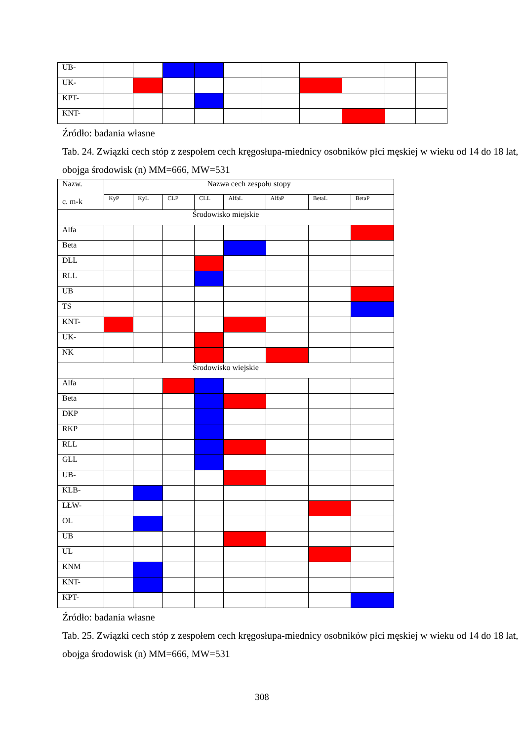| UB- | | | | | | | | | | |
| UK- | | | | | | | | | | |
| KPT- | | | | | | | | | | |
| KNT- | | | | | | | | | | |
Źródło: badania własne
Tab. 24. Związki cech stóp z zespołem cech kręgosłupa-miednicy osobników płci męskiej w wieku od 14 do 18 lat, obojga środowisk (n) MM=666, MW=531
| Nazw. c. m-k | Nazwa cech zespołu stopy | | | | | | | |
| | KyP | KyL | CLP | CLL | AlfaL | AlfaP | BetaL | BetaP |
| Środowisko miejskie | | | | | | | | |
| Alfa | | | | | | | | |
| Beta | | | | | | | | |
| DLL | | | | | | | | |
| RLL | | | | | | | | |
| UB | | | | | | | | |
| TS | | | | | | | | |
| KNT- | | | | | | | | |
| UK- | | | | | | | | |
| NK | | | | | | | | |
| Środowisko wiejskie | | | | | | | | |
| Alfa | | | | | | | | |
| Beta | | | | | | | | |
| DKP | | | | | | | | |
| RKP | | | | | | | | |
| RLL | | | | | | | | |
| GLL | | | | | | | | |
| UB- | | | | | | | | |
| KLB- | | | | | | | | |
| LŁW- | | | | | | | | |
| OL | | | | | | | | |
| UB | | | | | | | | |
| UL | | | | | | | | |
| KNM | | | | | | | | |
| KNT- | | | | | | | | |
| KPT- | | | | | | | | |
Źródło: badania własne
Tab. 25. Związki cech stóp z zespołem cech kręgosłupa-miednicy osobników płci męskiej w wieku od 14 do 18 lat, obojga środowisk (n) MM=666, MW=531
308